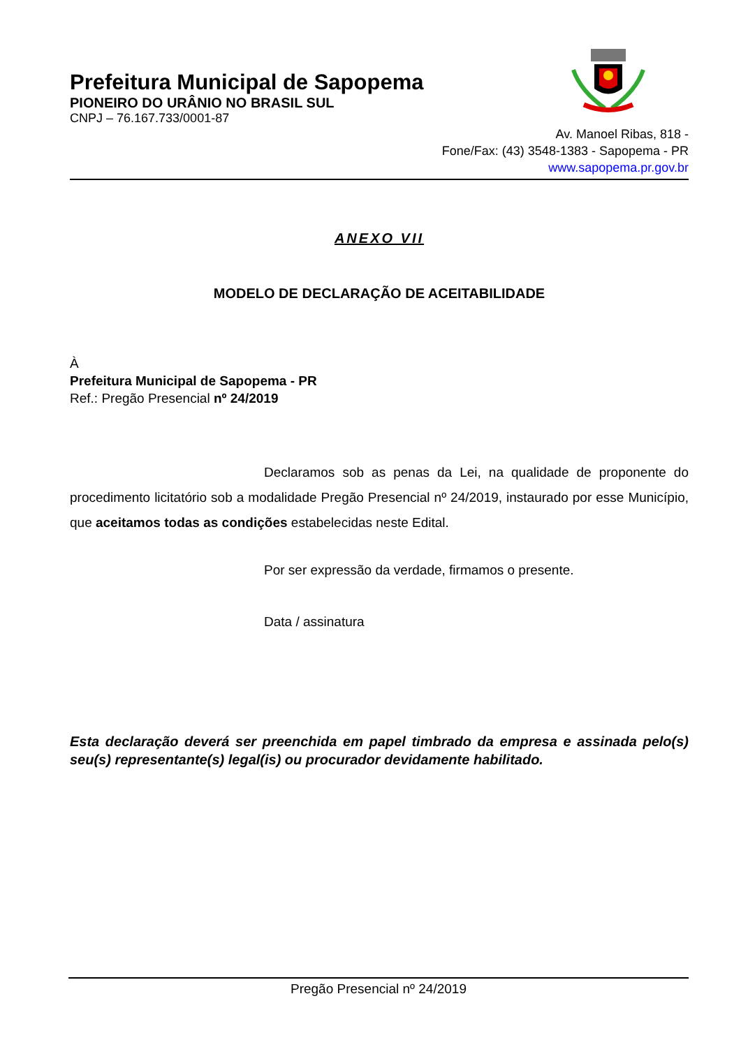Prefeitura Municipal de Sapopema
PIONEIRO DO URÂNIO NO BRASIL SUL
CNPJ – 76.167.733/0001-87
Av. Manoel Ribas, 818 -
Fone/Fax: (43) 3548-1383 - Sapopema - PR
www.sapopema.pr.gov.br
ANEXO VII
MODELO DE DECLARAÇÃO DE ACEITABILIDADE
À
Prefeitura Municipal de Sapopema - PR
Ref.: Pregão Presencial nº 24/2019
Declaramos sob as penas da Lei, na qualidade de proponente do procedimento licitatório sob a modalidade Pregão Presencial nº 24/2019, instaurado por esse Município, que aceitamos todas as condições estabelecidas neste Edital.
Por ser expressão da verdade, firmamos o presente.
Data / assinatura
Esta declaração deverá ser preenchida em papel timbrado da empresa e assinada pelo(s) seu(s) representante(s) legal(is) ou procurador devidamente habilitado.
Pregão Presencial nº 24/2019